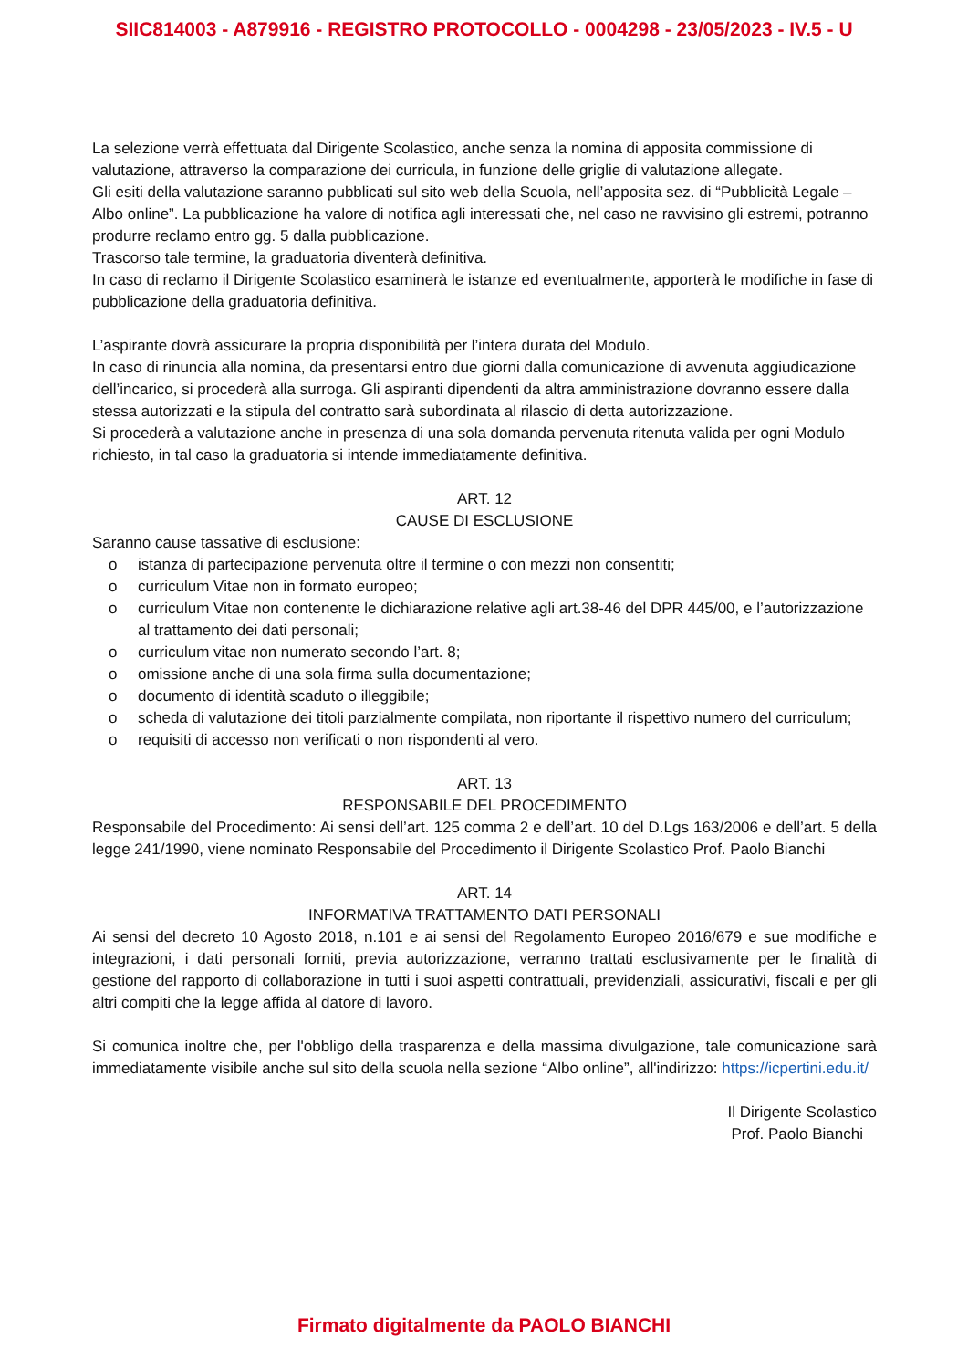SIIC814003 - A879916 - REGISTRO PROTOCOLLO - 0004298 - 23/05/2023 - IV.5 - U
La selezione verrà effettuata dal Dirigente Scolastico, anche senza la nomina di apposita commissione di valutazione, attraverso la comparazione dei curricula, in funzione delle griglie di valutazione allegate.
Gli esiti della valutazione saranno pubblicati sul sito web della Scuola, nell’apposita sez. di “Pubblicità Legale – Albo online”. La pubblicazione ha valore di notifica agli interessati che, nel caso ne ravvisino gli estremi, potranno produrre reclamo entro gg. 5 dalla pubblicazione.
Trascorso tale termine, la graduatoria diventerà definitiva.
In caso di reclamo il Dirigente Scolastico esaminerà le istanze ed eventualmente, apporterà le modifiche in fase di pubblicazione della graduatoria definitiva.
L’aspirante dovrà assicurare la propria disponibilità per l’intera durata del Modulo.
In caso di rinuncia alla nomina, da presentarsi entro due giorni dalla comunicazione di avvenuta aggiudicazione dell’incarico, si procederà alla surroga. Gli aspiranti dipendenti da altra amministrazione dovranno essere dalla stessa autorizzati e la stipula del contratto sarà subordinata al rilascio di detta autorizzazione.
Si procederà a valutazione anche in presenza di una sola domanda pervenuta ritenuta valida per ogni Modulo richiesto, in tal caso la graduatoria si intende immediatamente definitiva.
ART. 12
CAUSE DI ESCLUSIONE
Saranno cause tassative di esclusione:
o istanza di partecipazione pervenuta oltre il termine o con mezzi non consentiti;
o curriculum Vitae non in formato europeo;
o curriculum Vitae non contenente le dichiarazione relative agli art.38-46 del DPR 445/00, e l’autorizzazione al trattamento dei dati personali;
o curriculum vitae non numerato secondo l’art. 8;
o omissione anche di una sola firma sulla documentazione;
o documento di identità scaduto o illeggibile;
o scheda di valutazione dei titoli parzialmente compilata, non riportante il rispettivo numero del curriculum;
o requisiti di accesso non verificati o non rispondenti al vero.
ART. 13
RESPONSABILE DEL PROCEDIMENTO
Responsabile del Procedimento: Ai sensi dell’art. 125 comma 2 e dell’art. 10 del D.Lgs 163/2006 e dell’art. 5 della legge 241/1990, viene nominato Responsabile del Procedimento il Dirigente Scolastico Prof. Paolo Bianchi
ART. 14
INFORMATIVA TRATTAMENTO DATI PERSONALI
Ai sensi del decreto 10 Agosto 2018, n.101 e ai sensi del Regolamento Europeo 2016/679 e sue modifiche e integrazioni, i dati personali forniti, previa autorizzazione, verranno trattati esclusivamente per le finalità di gestione del rapporto di collaborazione in tutti i suoi aspetti contrattuali, previdenziali, assicurativi, fiscali e per gli altri compiti che la legge affida al datore di lavoro.
Si comunica inoltre che, per l'obbligo della trasparenza e della massima divulgazione, tale comunicazione sarà immediatamente visibile anche sul sito della scuola nella sezione “Albo online”, all'indirizzo: https://icpertini.edu.it/
Il Dirigente Scolastico
Prof. Paolo Bianchi
Firmato digitalmente da PAOLO BIANCHI